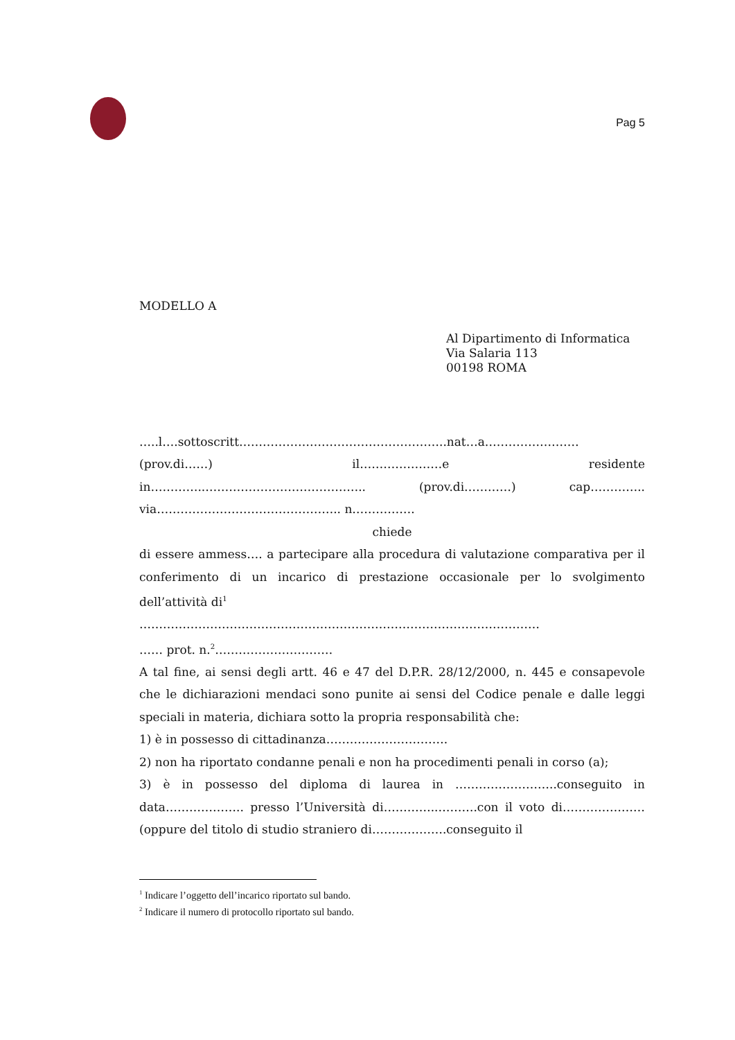Pag 5
MODELLO A
Al Dipartimento di Informatica
Via Salaria 113
00198 ROMA
…..l….sottoscritt……………………………………………..nat…a……………………
(prov.di……) il…………………e residente
in…………..………………………………….. (prov.di…………) cap…………..
via……………………………………….. n…………….
chiede
di essere ammess…. a partecipare alla procedura di valutazione comparativa per il conferimento di un incarico di prestazione occasionale per lo svolgimento dell’attività di<sup>1</sup>
…………………………………………………………………………………………
…… prot. n.<sup>2</sup>…………………………
A tal fine, ai sensi degli artt. 46 e 47 del D.P.R. 28/12/2000, n. 445 e consapevole che le dichiarazioni mendaci sono punite ai sensi del Codice penale e dalle leggi speciali in materia, dichiara sotto la propria responsabilità che:
1) è in possesso di cittadinanza………………………….
2) non ha riportato condanne penali e non ha procedimenti penali in corso (a);
3) è in possesso del diploma di laurea in ……………………..conseguito in data……………….. presso l’Università di…………..……….con il voto di………………… (oppure del titolo di studio straniero di……………….conseguito il
<sup>1</sup> Indicare l’oggetto dell’incarico riportato sul bando.
<sup>2</sup> Indicare il numero di protocollo riportato sul bando.